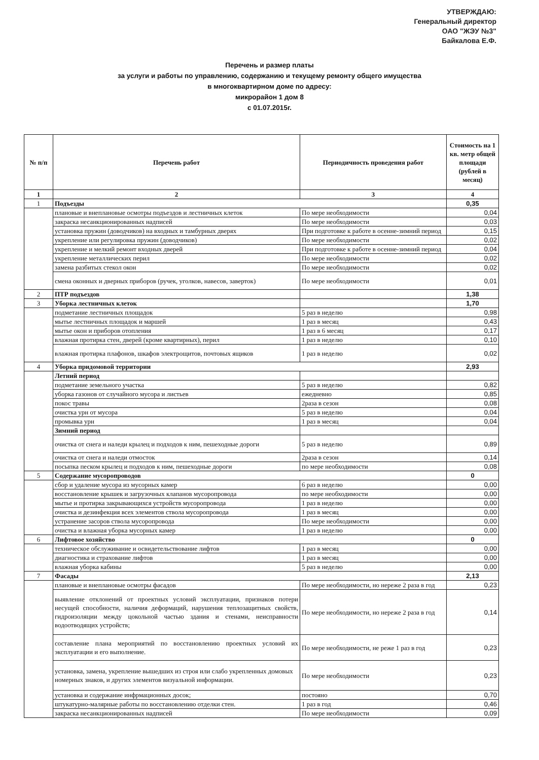УТВЕРЖДАЮ:
Генеральный директор
ОАО "ЖЭУ №3"
Байкалова Е.Ф.
Перечень и размер платы
за услуги и работы по управлению, содержанию и текущему ремонту общего имущества
в многоквартирном доме по адресу:
микрорайон 1 дом 8
с 01.07.2015г.
| № п/п | Перечень работ | Периодичность проведения работ | Стоимость на 1 кв. метр общей площади (рублей в месяц) |
| --- | --- | --- | --- |
| 1 | 2 | 3 | 4 |
| 1 | Подъезды | | 0,35 |
| | плановые и внеплановые осмотры подъездов и лестничных клеток | По мере необходимости | 0,04 |
| | закраска несанкционированных надписей | По мере необходимости | 0,03 |
| | установка пружин (доводчиков) на входных и тамбурных дверях | При подготовке к работе в осенне-зимний период | 0,15 |
| | укрепление или регулировка пружин (доводчиков) | По мере необходимости | 0,02 |
| | укрепление и мелкий ремонт входных дверей | При подготовке к работе в осенне-зимний период | 0,04 |
| | укрепление металлических перил | По мере необходимости | 0,02 |
| | замена разбитых стекол окон | По мере необходимости | 0,02 |
| | смена оконных и дверных приборов (ручек, уголков, навесов, заверток) | По мере необходимости | 0,01 |
| 2 | ПТР подъездов | | 1,38 |
| 3 | Уборка лестничных клеток | | 1,70 |
| | подметание лестничных площадок | 5 раз в неделю | 0,98 |
| | мытье лестничных площадок и маршей | 1 раз в месяц | 0,43 |
| | мытье окон и приборов отопления | 1 раз в 6 месяц | 0,17 |
| | влажная протирка стен, дверей (кроме квартирных), перил | 1 раз в неделю | 0,10 |
| | влажная протирка плафонов, шкафов электрощитов, почтовых ящиков | 1 раз в неделю | 0,02 |
| 4 | Уборка придомовой территории | | 2,93 |
| | Летний период | | |
| | подметание земельного участка | 5 раз в неделю | 0,82 |
| | уборка газонов от случайного мусора и листьев | ежедневно | 0,85 |
| | покос травы | 2раза в сезон | 0,08 |
| | очистка урн от мусора | 5 раз в неделю | 0,04 |
| | промывка урн | 1 раз в месяц | 0,04 |
| | Зимний период | | |
| | очистка от снега и наледи крылец и подходов к ним, пешеходные дороги | 5 раз в неделю | 0,89 |
| | очистка от снега и наледи отмосток | 2раза в сезон | 0,14 |
| | посыпка песком крылец и подходов к ним, пешеходные дороги | по мере необходимости | 0,08 |
| 5 | Содержание мусоропроводов | | 0 |
| | сбор и удаление мусора из мусорных камер | 6 раз в неделю | 0,00 |
| | восстановление крышек и загрузочных клапанов мусоропровода | по мере необходимости | 0,00 |
| | мытье и протирка закрывающихся устройств мусоропровода | 1 раз в неделю | 0,00 |
| | очистка и дезинфекция всех элементов ствола мусоропровода | 1 раз в месяц | 0,00 |
| | устранение засоров ствола мусоропровода | По мере необходимости | 0,00 |
| | очистка и влажная уборка мусорных камер | 1 раз в неделю | 0,00 |
| 6 | Лифтовое хозяйство | | 0 |
| | техническое обслуживание и освидетельствование лифтов | 1 раз в месяц | 0,00 |
| | диагностика и страхование лифтов | 1 раз в месяц | 0,00 |
| | влажная уборка кабины | 5 раз в неделю | 0,00 |
| 7 | Фасады | | 2,13 |
| | плановые и внеплановые осмотры фасадов | По мере необходимости, но нереже 2 раза в год | 0,23 |
| | выявление отклонений от проектных условий эксплуатации, признаков потери несущей способности, наличия деформаций, нарушения теплозащитных свойств, гидроизоляции между цокольной частью здания и стенами, неисправности водоотводящих устройств; | По мере необходимости, но нереже 2 раза в год | 0,14 |
| | составление плана мероприятий по восстановлению проектных условий их эксплуатации и его выполнение. | По мере необходимости, не реже 1 раз в год | 0,23 |
| | установка, замена, укрепление вышедших из строя или слабо укрепленных домовых номерных знаков, и других элементов визуальной информации. | По мере необходимости | 0,23 |
| | установка и содержание инфрмационных досок; | постояно | 0,70 |
| | штукатурно-малярные работы по восстановлению отделки стен. | 1 раз в год | 0,46 |
| | закраска несанкционированных надписей | По мере необходимости | 0,09 |